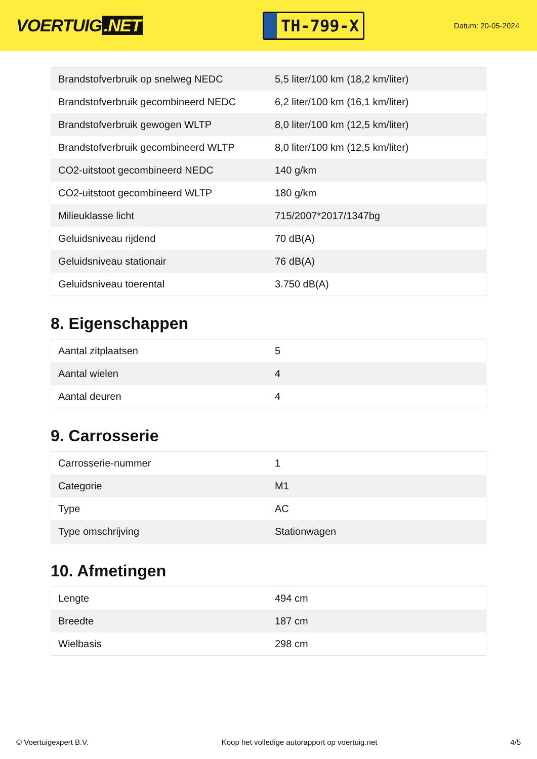VOERTUIG.NET
TH-799-X
Datum: 20-05-2024
| Brandstofverbruik op snelweg NEDC | 5,5 liter/100 km (18,2 km/liter) |
| Brandstofverbruik gecombineerd NEDC | 6,2 liter/100 km (16,1 km/liter) |
| Brandstofverbruik gewogen WLTP | 8,0 liter/100 km (12,5 km/liter) |
| Brandstofverbruik gecombineerd WLTP | 8,0 liter/100 km (12,5 km/liter) |
| CO2-uitstoot gecombineerd NEDC | 140 g/km |
| CO2-uitstoot gecombineerd WLTP | 180 g/km |
| Milieuklasse licht | 715/2007*2017/1347bg |
| Geluidsniveau rijdend | 70 dB(A) |
| Geluidsniveau stationair | 76 dB(A) |
| Geluidsniveau toerental | 3.750 dB(A) |
8. Eigenschappen
| Aantal zitplaatsen | 5 |
| Aantal wielen | 4 |
| Aantal deuren | 4 |
9. Carrosserie
| Carrosserie-nummer | 1 |
| Categorie | M1 |
| Type | AC |
| Type omschrijving | Stationwagen |
10. Afmetingen
| Lengte | 494 cm |
| Breedte | 187 cm |
| Wielbasis | 298 cm |
© Voertuigexpert B.V. Koop het volledige autorapport op voertuig.net 4/5